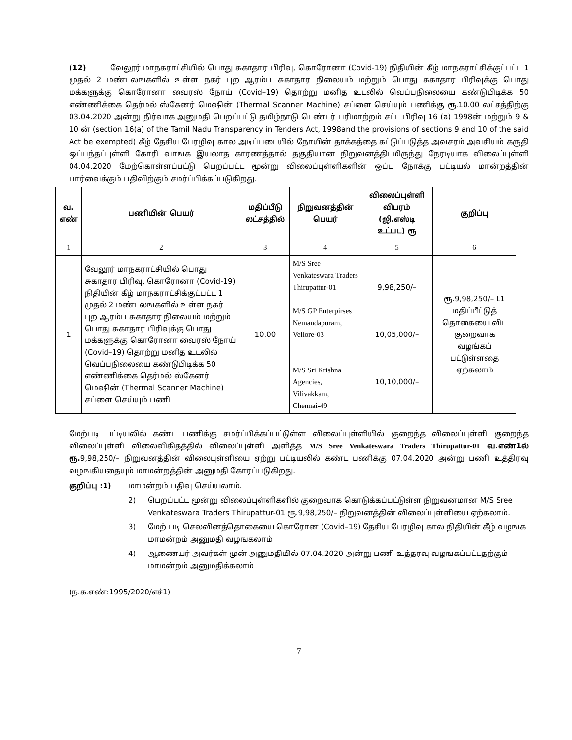(12) வேலூர் மாநகராட்சியில் பொது சுகாதார பிரிவு, கொரோனா (Covid-19) நிதியின் கீழ் மாநகராட்சிக்குட்பட்ட 1 முதல் 2 மண்டலஙகளில் உள்ள நகர் புற ஆரம்ப சுகாதார நிலையம் மற்றும் பொது சுகாதார பிரிவுக்கு பொது மக்களுக்கு கொரோனா வைரஸ் நோய் (Covid–19) தொற்று மனித உடலில் வெப்பநிலையை கண்டுபிடிக்க 50 எண்ணிக்கை தெர்மல் ஸ்கேனர் மெஷின் (Thermal Scanner Machine) சப்ளை செய்யும் பணிக்கு ரூ.10.00 லட்சத்திற்கு 03.04.2020 அன்று நிர்வாக அனுமதி பெறப்பட்டு தமிழ்நாடு டெண்டர் பரிமாற்றம் சட்ட பிரிவு 16 (a) 1998ன் மற்றும் 9 & 10 ன் (section 16(a) of the Tamil Nadu Transparency in Tenders Act, 1998and the provisions of sections 9 and 10 of the said Act be exempted) கீழ் தேசிய பேரழிவு கால அடிப்படையில் நோயின் தாக்கத்தை கட்டுப்படுத்த அவசரம் அவசியம் கருதி ஒப்பந்தப்புள்ளி கோரி வாஙக இயலாத காரணத்தால் தகுதியான நிறுவனத்திடமிருந்து நேரடியாக விலைப்புள்ளி 04.04.2020 மேற்கொள்ளப்பட்டு பெறப்பட்ட மூன்று விலைப்புள்ளிகளின் ஒப்பு நோக்கு பட்டியல் மான்றத்தின் பார்வைக்கும் பதிவிற்கும் சமர்ப்பிக்கப்படுகிறது.
| வ. எண் | பணியின் பெயர் | மதிப்பீடு லட்சத்தில் | நிறுவனத்தின் பெயர் | விலைப்புள்ளி விபரம் (ஜி.எஸ்டி உட்பட) ரூ | குறிப்பு |
| --- | --- | --- | --- | --- | --- |
| 1 | 2 | 3 | 4 | 5 | 6 |
| 1 | வேலூர் மாநகராட்சியில் பொது சுகாதார பிரிவு, கொரோனா (Covid-19) நிதியின் கீழ் மாநகராட்சிக்குட்பட்ட 1 முதல் 2 மண்டலஙகளில் உள்ள நகர் புற ஆரம்ப சுகாதார நிலையம் மற்றும் பொது சுகாதார பிரிவுக்கு பொது மக்களுக்கு கொரோனா வைரஸ் நோய் (Covid–19) தொற்று மனித உடலில் வெப்பநிலையை கண்டுபிடிக்க 50 எண்ணிக்கை தெர்மல் ஸ்கேனர் மெஷின் (Thermal Scanner Machine) சப்ளை செய்யும் பணி | 10.00 | M/S Sree Venkateswara Traders Thirupattur-01 M/S GP Enterpirses Nemandapuram, Vellore-03 M/S Sri Krishna Agencies, Vilivakkam, Chennai-49 | 9,98,250/– 10,05,000/– 10,10,000/– | ரூ.9,98,250/– L1 மதிப்பீட்டுத் தொகையை விட குறைவாக வழங்கப் பட்டுள்ளதை ஏற்கலாம் |
மேற்படி பட்டியலில் கண்ட பணிக்கு சமர்ப்பிக்கப்பட்டுள்ள விலைப்புள்ளியில் குறைந்த விலைப்புள்ளி குறைந்த விலைப்புள்ளி விலைவிகிதத்தில் விலைப்புள்ளி அளித்த M/S Sree Venkateswara Traders Thirupattur-01 வ.எண்1ல் ரூ. 9,98,250/– நிறுவனத்தின் விலைபுள்ளியை ஏற்று பட்டியலில் கண்ட பணிக்கு 07.04.2020 அன்று பணி உத்திரவு வழஙகியதையும் மாமன்றத்தின் அனுமதி கோரப்படுகிறது.
குறிப்பு :1) மாமன்றம் பதிவு செய்யலாம்.
2) பெறப்பட்ட மூன்று விலைப்புள்ளிகளில் குறைவாக கொடுக்கப்பட்டுள்ள நிறுவனமான M/S Sree Venkateswara Traders Thirupattur-01 ரூ.9,98,250/– நிறுவனத்தின் விலைப்புள்ளியை ஏற்கலாம்.
3) மேற் படி செலவினத்தொகையை கொரோன (Covid–19) தேசிய பேரழிவு கால நிதியின் கீழ் வழஙக மாமன்றம் அனுமதி வழஙகலாம்
4) ஆணையர் அவர்கள் முன் அனுமதியில் 07.04.2020 அன்று பணி உத்தரவு வழஙகப்பட்டதற்கும் மாமன்றம் அனுமதிக்கலாம்
(ந.க.எண்:1995/2020/எச்1)
7